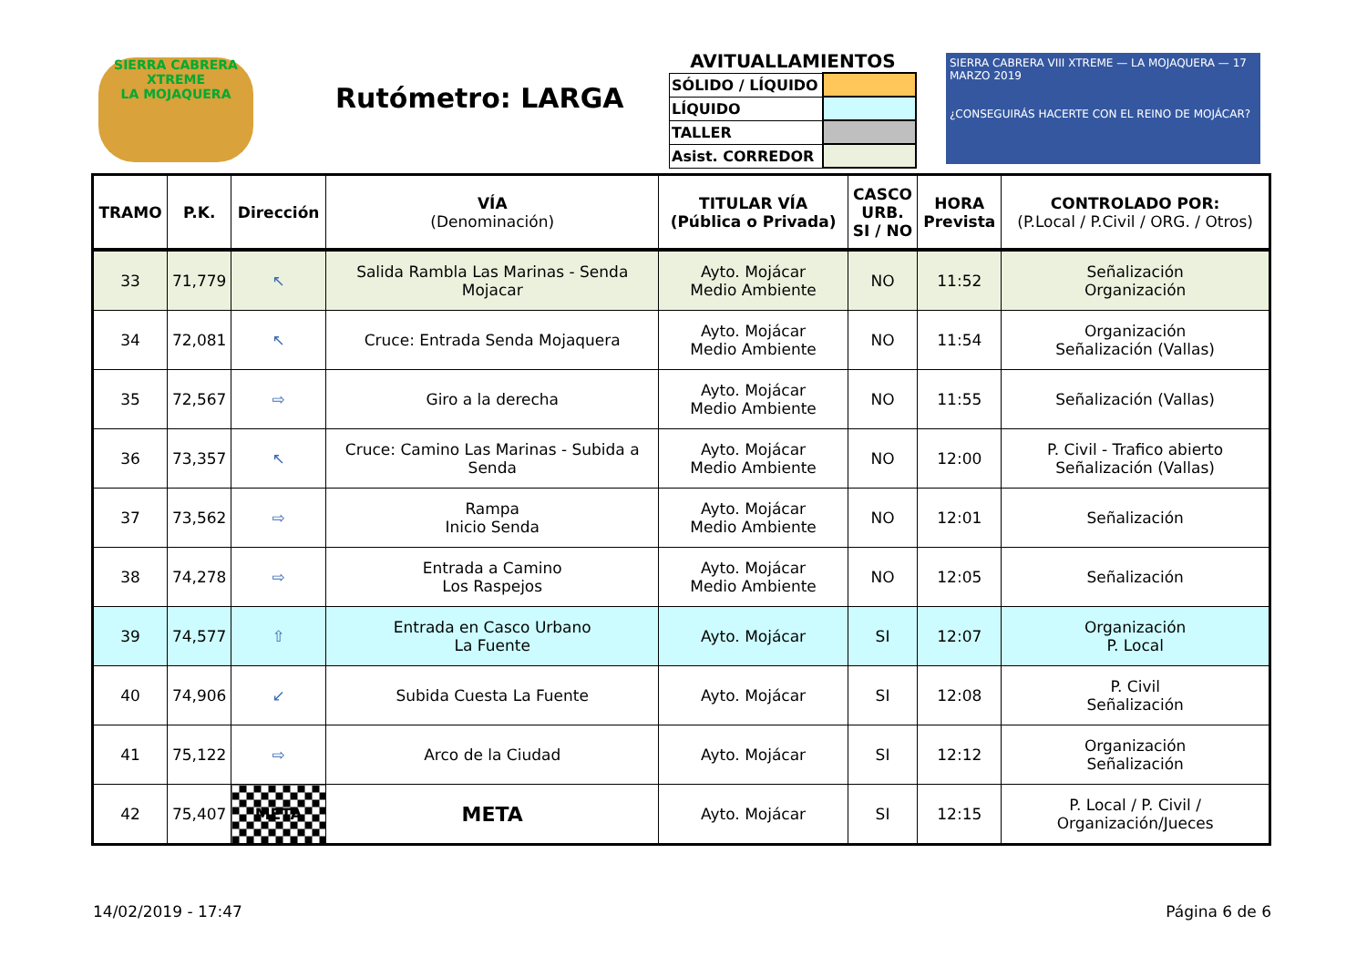SIERRA CABRERA
XTREME
LA MOJAQUERA
Rutómetro: LARGA
AVITUALLAMIENTOS
| SÓLIDO / LÍQUIDO | |
| LÍQUIDO | |
| TALLER | |
| Asist. CORREDOR | |
SIERRA CABRERA VIII XTREME — LA MOJAQUERA — 17 MARZO 2019
¿CONSEGUIRÁS HACERTE CON EL REINO DE MOJÁCAR?
| TRAMO | P.K. | Dirección | VÍA (Denominación) | TITULAR VÍA (Pública o Privada) | CASCO URB. SI / NO | HORA Prevista | CONTROLADO POR: (P.Local / P.Civil / ORG. / Otros) |
| --- | --- | --- | --- | --- | --- | --- | --- |
| 33 | 71,779 | ↖ | Salida Rambla Las Marinas - Senda Mojacar | Ayto. Mojácar Medio Ambiente | NO | 11:52 | Señalización Organización |
| 34 | 72,081 | ↖ | Cruce: Entrada Senda Mojaquera | Ayto. Mojácar Medio Ambiente | NO | 11:54 | Organización Señalización (Vallas) |
| 35 | 72,567 | ⇨ | Giro a la derecha | Ayto. Mojácar Medio Ambiente | NO | 11:55 | Señalización (Vallas) |
| 36 | 73,357 | ↖ | Cruce: Camino Las Marinas - Subida a Senda | Ayto. Mojácar Medio Ambiente | NO | 12:00 | P. Civil - Trafico abierto Señalización (Vallas) |
| 37 | 73,562 | ⇨ | Rampa Inicio Senda | Ayto. Mojácar Medio Ambiente | NO | 12:01 | Señalización |
| 38 | 74,278 | ⇨ | Entrada a Camino Los Raspejos | Ayto. Mojácar Medio Ambiente | NO | 12:05 | Señalización |
| 39 | 74,577 | ⇧ | Entrada en Casco Urbano La Fuente | Ayto. Mojácar | SI | 12:07 | Organización P. Local |
| 40 | 74,906 | ↙ | Subida Cuesta La Fuente | Ayto. Mojácar | SI | 12:08 | P. Civil Señalización |
| 41 | 75,122 | ⇨ | Arco de la Ciudad | Ayto. Mojácar | SI | 12:12 | Organización Señalización |
| 42 | 75,407 | META | META | Ayto. Mojácar | SI | 12:15 | P. Local / P. Civil / Organización/Jueces |
14/02/2019 - 17:47 Página 6 de 6